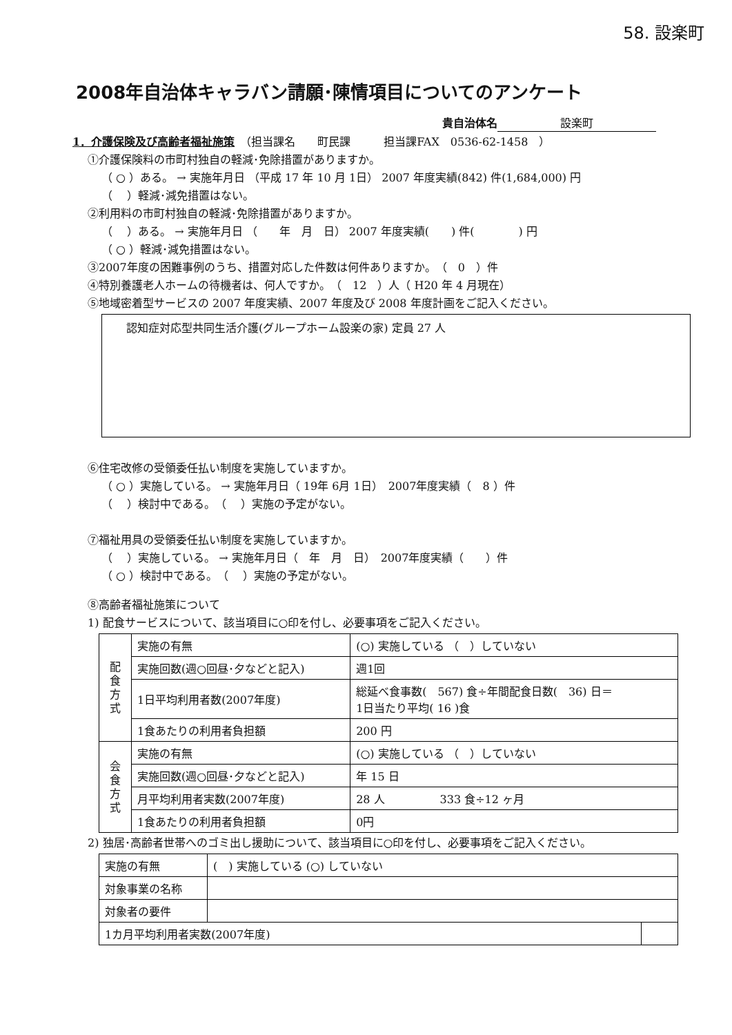58. 設楽町
2008年自治体キャラバン請願･陳情項目についてのアンケート
貴自治体名 設楽町
1．介護保険及び高齢者福祉施策　（担当課名　　町民課　　　担当課FAX　0536-62-1458　）
①介護保険料の市町村独自の軽減･免除措置がありますか。
（ ○ ）ある。 → 実施年月日 （平成 17 年 10 月 1日） 2007 年度実績(842) 件(1,684,000) 円
（　 ）軽減･減免措置はない。
②利用料の市町村独自の軽減･免除措置がありますか。
（　 ）ある。 → 実施年月日 （　　年　月　日） 2007 年度実績(　　) 件(　　　　) 円
（ ○ ）軽減･減免措置はない。
③2007年度の困難事例のうち、措置対応した件数は何件ありますか。　（　0　）件
④特別養護老人ホームの待機者は、何人ですか。　（　12　）人（ H20 年 4 月現在）
⑤地域密着型サービスの 2007 年度実績、2007 年度及び 2008 年度計画をご記入ください。
認知症対応型共同生活介護(グループホーム設楽の家) 定員 27 人
⑥住宅改修の受領委任払い制度を実施していますか。
（ ○ ）実施している。 → 実施年月日（ 19年 6月 1日）　2007年度実績（　8 ）件
（　 ）検討中である。　（　 ）実施の予定がない。
⑦福祉用具の受領委任払い制度を実施していますか。
（　 ）実施している。 → 実施年月日（　年　月　日）　2007年度実績（　　）件
（ ○ ）検討中である。　（　 ）実施の予定がない。
⑧高齢者福祉施策について
1) 配食サービスについて、該当項目に○印を付し、必要事項をご記入ください。
| 配 食 方 式 | 実施の有無 | (○) 実施している （ ）していない |
| | 実施回数(週○回昼･夕などと記入) | 週1回 |
| | 1日平均利用者数(2007年度) | 総延べ食事数( 567) 食÷年間配食日数( 36) 日＝ 1日当たり平均( 16 )食 |
| | 1食あたりの利用者負担額 | 200 円 |
| 会 食 方 式 | 実施の有無 | (○) 実施している （ ）していない |
| | 実施回数(週○回昼･夕などと記入) | 年 15 日 |
| | 月平均利用者実数(2007年度) | 28 人 333 食÷12 ヶ月 |
| | 1食あたりの利用者負担額 | 0円 |
2) 独居･高齢者世帯へのゴミ出し援助について、該当項目に○印を付し、必要事項をご記入ください。
| 実施の有無 | ( ) 実施している (○) していない | |
| 対象事業の名称 | | |
| 対象者の要件 | | |
| 1カ月平均利用者実数(2007年度) | | |